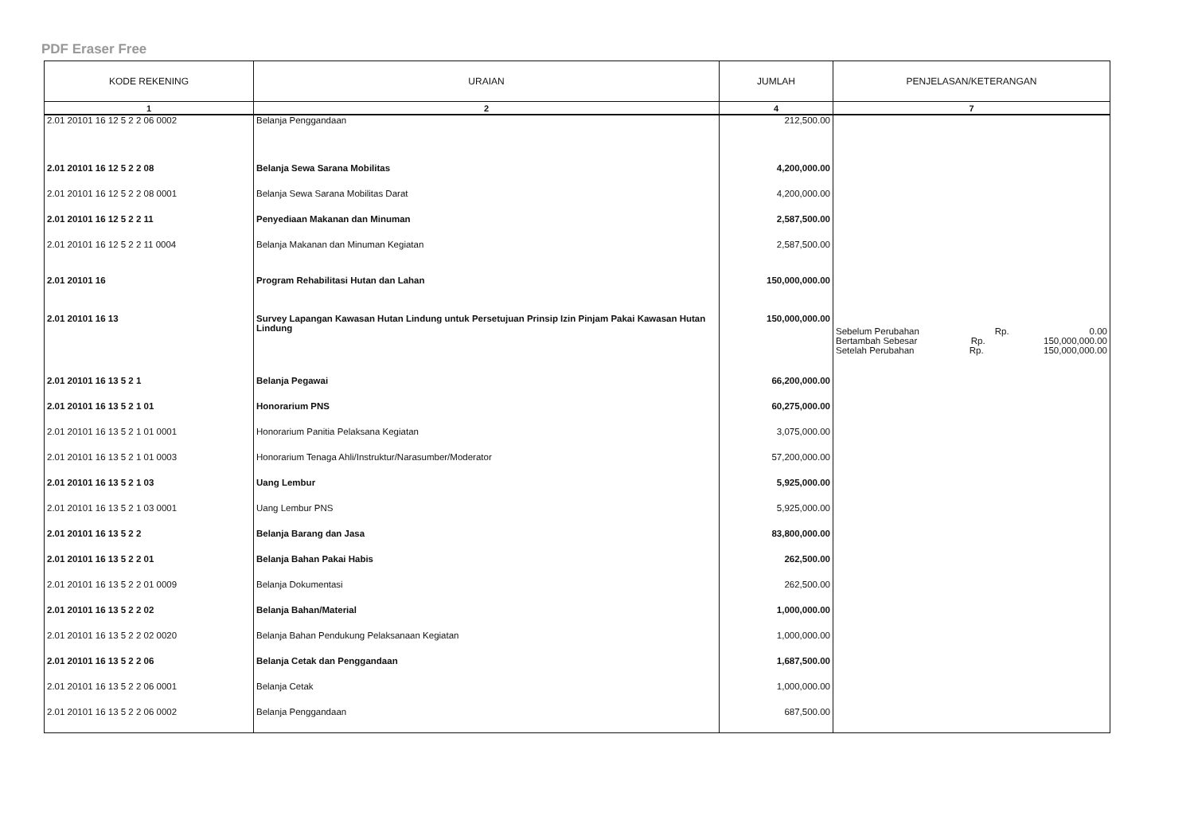PDF Eraser Free
| KODE REKENING | URAIAN | JUMLAH | PENJELASAN/KETERANGAN |
| --- | --- | --- | --- |
| 1 | 2 | 4 | 7 |
| 2.01 20101 16 12 5 2 2 06 0002 | Belanja Penggandaan | 212,500.00 | |
| 2.01 20101 16 12 5 2 2 08 | Belanja Sewa Sarana Mobilitas | 4,200,000.00 | |
| 2.01 20101 16 12 5 2 2 08 0001 | Belanja Sewa Sarana Mobilitas Darat | 4,200,000.00 | |
| 2.01 20101 16 12 5 2 2 11 | Penyediaan Makanan dan Minuman | 2,587,500.00 | |
| 2.01 20101 16 12 5 2 2 11 0004 | Belanja Makanan dan Minuman Kegiatan | 2,587,500.00 | |
| 2.01 20101 16 | Program Rehabilitasi Hutan dan Lahan | 150,000,000.00 | |
| 2.01 20101 16 13 | Survey Lapangan Kawasan Hutan Lindung untuk Persetujuan Prinsip Izin Pinjam Pakai Kawasan Hutan Lindung | 150,000,000.00 | Sebelum Perubahan Rp. 0.00 Bertambah Sebesar Rp. 150,000,000.00 Setelah Perubahan Rp. 150,000,000.00 |
| 2.01 20101 16 13 5 2 1 | Belanja Pegawai | 66,200,000.00 | |
| 2.01 20101 16 13 5 2 1 01 | Honorarium PNS | 60,275,000.00 | |
| 2.01 20101 16 13 5 2 1 01 0001 | Honorarium Panitia Pelaksana Kegiatan | 3,075,000.00 | |
| 2.01 20101 16 13 5 2 1 01 0003 | Honorarium Tenaga Ahli/Instruktur/Narasumber/Moderator | 57,200,000.00 | |
| 2.01 20101 16 13 5 2 1 03 | Uang Lembur | 5,925,000.00 | |
| 2.01 20101 16 13 5 2 1 03 0001 | Uang Lembur PNS | 5,925,000.00 | |
| 2.01 20101 16 13 5 2 2 | Belanja Barang dan Jasa | 83,800,000.00 | |
| 2.01 20101 16 13 5 2 2 01 | Belanja Bahan Pakai Habis | 262,500.00 | |
| 2.01 20101 16 13 5 2 2 01 0009 | Belanja Dokumentasi | 262,500.00 | |
| 2.01 20101 16 13 5 2 2 02 | Belanja Bahan/Material | 1,000,000.00 | |
| 2.01 20101 16 13 5 2 2 02 0020 | Belanja Bahan Pendukung Pelaksanaan Kegiatan | 1,000,000.00 | |
| 2.01 20101 16 13 5 2 2 06 | Belanja Cetak dan Penggandaan | 1,687,500.00 | |
| 2.01 20101 16 13 5 2 2 06 0001 | Belanja Cetak | 1,000,000.00 | |
| 2.01 20101 16 13 5 2 2 06 0002 | Belanja Penggandaan | 687,500.00 | |